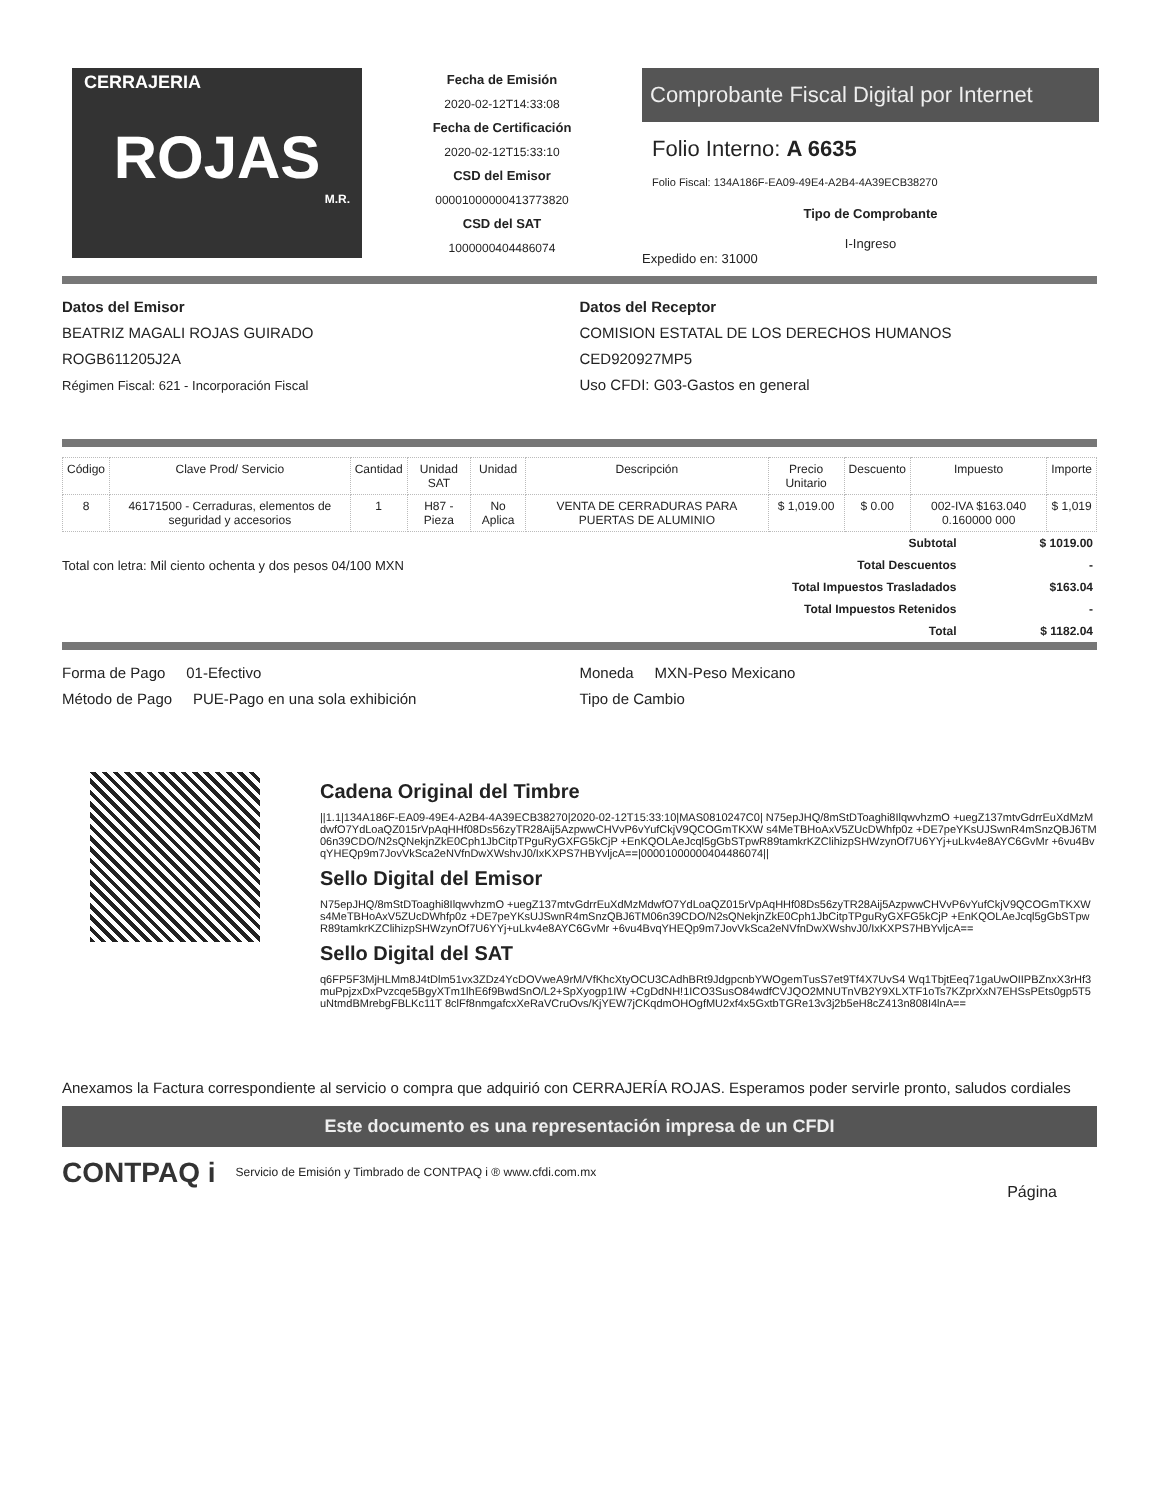CERRAJERIA
ROJAS
M.R.
Fecha de Emisión
2020-02-12T14:33:08
Fecha de Certificación
2020-02-12T15:33:10
CSD del Emisor
00001000000413773820
CSD del SAT
1000000404486074
Comprobante Fiscal Digital por Internet
Folio Interno: A 6635
Folio Fiscal: 134A186F-EA09-49E4-A2B4-4A39ECB38270
Tipo de Comprobante
I-Ingreso
Expedido en: 31000
Datos del Emisor
BEATRIZ MAGALI ROJAS GUIRADO
ROGB611205J2A
Régimen Fiscal: 621 - Incorporación Fiscal
Datos del Receptor
COMISION ESTATAL DE LOS DERECHOS HUMANOS
CED920927MP5
Uso CFDI: G03-Gastos en general
| Código | Clave Prod/ Servicio | Cantidad | Unidad SAT | Unidad | Descripción | Precio Unitario | Descuento | Impuesto | Importe |
| --- | --- | --- | --- | --- | --- | --- | --- | --- | --- |
| 8 | 46171500 - Cerraduras, elementos de seguridad y accesorios | 1 | H87 - Pieza | No Aplica | VENTA DE CERRADURAS PARA PUERTAS DE ALUMINIO | $ 1,019.00 | $ 0.00 | 002-IVA $163.040 0.160000 000 | $ 1,019 |
Total con letra: Mil ciento ochenta y dos pesos 04/100 MXN
| Subtotal | $ 1019.00 |
| Total Descuentos | - |
| Total Impuestos Trasladados | $163.04 |
| Total Impuestos Retenidos | - |
| Total | $ 1182.04 |
Forma de Pago 01-Efectivo
Método de Pago PUE-Pago en una sola exhibición
Moneda MXN-Peso Mexicano
Tipo de Cambio
Cadena Original del Timbre
||1.1|134A186F-EA09-49E4-A2B4-4A39ECB38270|2020-02-12T15:33:10|MAS0810247C0| N75epJHQ/8mStDToaghi8IlqwvhzmO +uegZ137mtvGdrrEuXdMzMdwfO7YdLoaQZ015rVpAqHHf08Ds56zyTR28Aij5AzpwwCHVvP6vYufCkjV9QCOGmTKXW s4MeTBHoAxV5ZUcDWhfp0z +DE7peYKsUJSwnR4mSnzQBJ6TM06n39CDO/N2sQNekjnZkE0Cph1JbCitpTPguRyGXFG5kCjP +EnKQOLAeJcql5gGbSTpwR89tamkrKZClihizpSHWzynOf7U6YYj+uLkv4e8AYC6GvMr +6vu4BvqYHEQp9m7JovVkSca2eNVfnDwXWshvJ0/IxKXPS7HBYvljcA==|00001000000404486074||
Sello Digital del Emisor
N75epJHQ/8mStDToaghi8IlqwvhzmO +uegZ137mtvGdrrEuXdMzMdwfO7YdLoaQZ015rVpAqHHf08Ds56zyTR28Aij5AzpwwCHVvP6vYufCkjV9QCOGmTKXW s4MeTBHoAxV5ZUcDWhfp0z +DE7peYKsUJSwnR4mSnzQBJ6TM06n39CDO/N2sQNekjnZkE0Cph1JbCitpTPguRyGXFG5kCjP +EnKQOLAeJcql5gGbSTpwR89tamkrKZClihizpSHWzynOf7U6YYj+uLkv4e8AYC6GvMr +6vu4BvqYHEQp9m7JovVkSca2eNVfnDwXWshvJ0/IxKXPS7HBYvljcA==
Sello Digital del SAT
q6FP5F3MjHLMm8J4tDlm51vx3ZDz4YcDOVweA9rM/VfKhcXtyOCU3CAdhBRt9JdgpcnbYWOgemTusS7et9Tf4X7UvS4 Wq1TbjtEeq71gaUwOIIPBZnxX3rHf3muPpjzxDxPvzcqe5BgyXTm1lhE6f9BwdSnO/L2+SpXyogp1IW +CgDdNH!1ICO3SusO84wdfCVJQO2MNUTnVB2Y9XLXTF1oTs7KZprXxN7EHSsPEts0gp5T5uNtmdBMrebgFBLKc11T 8clFf8nmgafcxXeRaVCruOvs/KjYEW7jCKqdmOHOgfMU2xf4x5GxtbTGRe13v3j2b5eH8cZ413n808I4lnA==
Anexamos la Factura correspondiente al servicio o compra que adquirió con CERRAJERÍA ROJAS. Esperamos poder servirle pronto, saludos cordiales
Este documento es una representación impresa de un CFDI
CONTPAQ i Servicio de Emisión y Timbrado de CONTPAQ i ® www.cfdi.com.mx Página